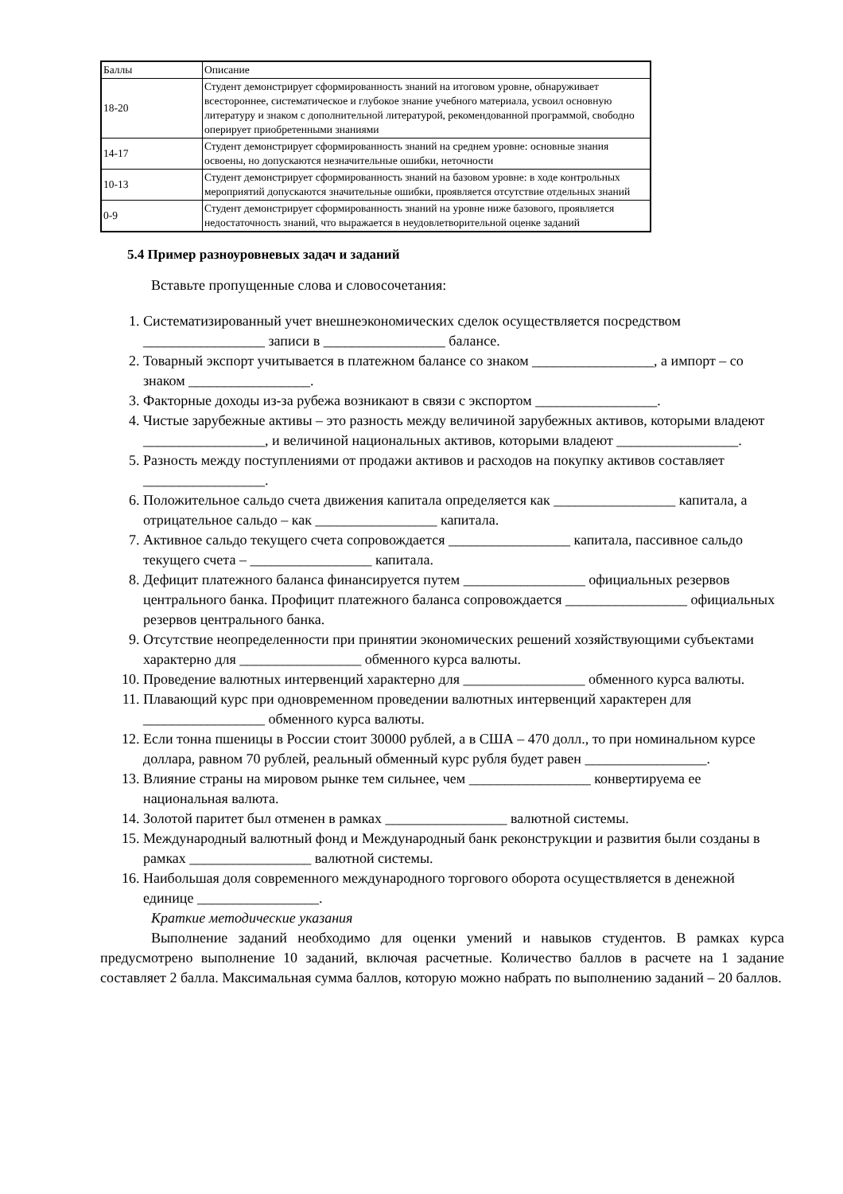| Баллы | Описание |
| 18-20 | Студент демонстрирует сформированность знаний на итоговом уровне, обнаруживает всестороннее, систематическое и глубокое знание учебного материала, усвоил основную литературу и знаком с дополнительной литературой, рекомендованной программой, свободно оперирует приобретенными знаниями |
| 14-17 | Студент демонстрирует сформированность знаний на среднем уровне: основные знания освоены, но допускаются незначительные ошибки, неточности |
| 10-13 | Студент демонстрирует сформированность знаний на базовом уровне: в ходе контрольных мероприятий допускаются значительные ошибки, проявляется отсутствие отдельных знаний |
| 0-9 | Студент демонстрирует сформированность знаний на уровне ниже базового, проявляется недостаточность знаний, что выражается в неудовлетворительной оценке заданий |
5.4 Пример разноуровневых задач и заданий
Вставьте пропущенные слова и словосочетания:
1. Систематизированный учет внешнеэкономических сделок осуществляется посредством _________________ записи в _________________ балансе.
2. Товарный экспорт учитывается в платежном балансе со знаком _________________, а импорт – со знаком _________________.
3. Факторные доходы из-за рубежа возникают в связи с экспортом _________________.
4. Чистые зарубежные активы – это разность между величиной зарубежных активов, которыми владеют _________________, и величиной национальных активов, которыми владеют _________________.
5. Разность между поступлениями от продажи активов и расходов на покупку активов составляет _________________.
6. Положительное сальдо счета движения капитала определяется как _________________ капитала, а отрицательное сальдо – как _________________ капитала.
7. Активное сальдо текущего счета сопровождается _________________ капитала, пассивное сальдо текущего счета – _________________ капитала.
8. Дефицит платежного баланса финансируется путем _________________ официальных резервов центрального банка. Профицит платежного баланса сопровождается _________________ официальных резервов центрального банка.
9. Отсутствие неопределенности при принятии экономических решений хозяйствующими субъектами характерно для _________________ обменного курса валюты.
10. Проведение валютных интервенций характерно для _________________ обменного курса валюты.
11. Плавающий курс при одновременном проведении валютных интервенций характерен для _________________ обменного курса валюты.
12. Если тонна пшеницы в России стоит 30000 рублей, а в США – 470 долл., то при номинальном курсе доллара, равном 70 рублей, реальный обменный курс рубля будет равен _________________.
13. Влияние страны на мировом рынке тем сильнее, чем _________________ конвертируема ее национальная валюта.
14. Золотой паритет был отменен в рамках _________________ валютной системы.
15. Международный валютный фонд и Международный банк реконструкции и развития были созданы в рамках _________________ валютной системы.
16. Наибольшая доля современного международного торгового оборота осуществляется в денежной единице _________________.
Краткие методические указания
Выполнение заданий необходимо для оценки умений и навыков студентов. В рамках курса предусмотрено выполнение 10 заданий, включая расчетные. Количество баллов в расчете на 1 задание составляет 2 балла. Максимальная сумма баллов, которую можно набрать по выполнению заданий – 20 баллов.